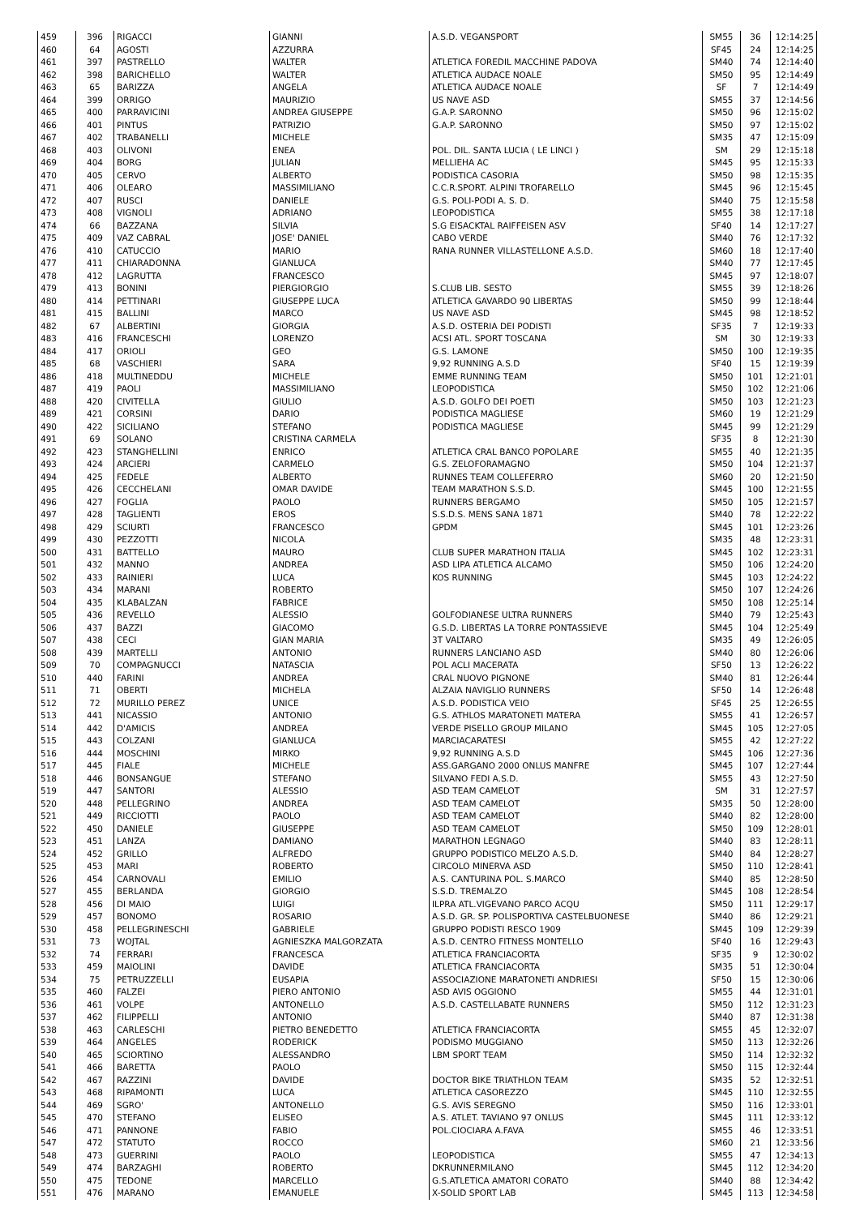| 459 | 396 | RIGACCI | GIANNI | A.S.D. VEGANSPORT | SM55 | 36 | 12:14:25 |
| 460 | 64 | AGOSTI | AZZURRA | | SF45 | 24 | 12:14:25 |
| 461 | 397 | PASTRELLO | WALTER | ATLETICA FOREDIL MACCHINE PADOVA | SM40 | 74 | 12:14:40 |
| 462 | 398 | BARICHELLO | WALTER | ATLETICA AUDACE NOALE | SM50 | 95 | 12:14:49 |
| 463 | 65 | BARIZZA | ANGELA | ATLETICA AUDACE NOALE | SF | 7 | 12:14:49 |
| 464 | 399 | ORRIGO | MAURIZIO | US NAVE ASD | SM55 | 37 | 12:14:56 |
| 465 | 400 | PARRAVICINI | ANDREA GIUSEPPE | G.A.P. SARONNO | SM50 | 96 | 12:15:02 |
| 466 | 401 | PINTUS | PATRIZIO | G.A.P. SARONNO | SM50 | 97 | 12:15:02 |
| 467 | 402 | TRABANELLI | MICHELE | | SM35 | 47 | 12:15:09 |
| 468 | 403 | OLIVONI | ENEA | POL. DIL. SANTA LUCIA ( LE LINCI ) | SM | 29 | 12:15:18 |
| 469 | 404 | BORG | JULIAN | MELLIEHA AC | SM45 | 95 | 12:15:33 |
| 470 | 405 | CERVO | ALBERTO | PODISTICA CASORIA | SM50 | 98 | 12:15:35 |
| 471 | 406 | OLEARO | MASSIMILIANO | C.C.R.SPORT. ALPINI TROFARELLO | SM45 | 96 | 12:15:45 |
| 472 | 407 | RUSCI | DANIELE | G.S. POLI-PODI A. S. D. | SM40 | 75 | 12:15:58 |
| 473 | 408 | VIGNOLI | ADRIANO | LEOPODISTICA | SM55 | 38 | 12:17:18 |
| 474 | 66 | BAZZANA | SILVIA | S.G EISACKTAL RAIFFEISEN ASV | SF40 | 14 | 12:17:27 |
| 475 | 409 | VAZ CABRAL | JOSE' DANIEL | CABO VERDE | SM40 | 76 | 12:17:32 |
| 476 | 410 | CATUCCIO | MARIO | RANA RUNNER VILLASTELLONE A.S.D. | SM60 | 18 | 12:17:40 |
| 477 | 411 | CHIARADONNA | GIANLUCA | | SM40 | 77 | 12:17:45 |
| 478 | 412 | LAGRUTTA | FRANCESCO | | SM45 | 97 | 12:18:07 |
| 479 | 413 | BONINI | PIERGIORGIO | S.CLUB LIB. SESTO | SM55 | 39 | 12:18:26 |
| 480 | 414 | PETTINARI | GIUSEPPE LUCA | ATLETICA GAVARDO 90 LIBERTAS | SM50 | 99 | 12:18:44 |
| 481 | 415 | BALLINI | MARCO | US NAVE ASD | SM45 | 98 | 12:18:52 |
| 482 | 67 | ALBERTINI | GIORGIA | A.S.D. OSTERIA DEI PODISTI | SF35 | 7 | 12:19:33 |
| 483 | 416 | FRANCESCHI | LORENZO | ACSI ATL. SPORT TOSCANA | SM | 30 | 12:19:33 |
| 484 | 417 | ORIOLI | GEO | G.S. LAMONE | SM50 | 100 | 12:19:35 |
| 485 | 68 | VASCHIERI | SARA | 9,92 RUNNING A.S.D | SF40 | 15 | 12:19:39 |
| 486 | 418 | MULTINEDDU | MICHELE | EMME RUNNING TEAM | SM50 | 101 | 12:21:01 |
| 487 | 419 | PAOLI | MASSIMILIANO | LEOPODISTICA | SM50 | 102 | 12:21:06 |
| 488 | 420 | CIVITELLA | GIULIO | A.S.D. GOLFO DEI POETI | SM50 | 103 | 12:21:23 |
| 489 | 421 | CORSINI | DARIO | PODISTICA MAGLIESE | SM60 | 19 | 12:21:29 |
| 490 | 422 | SICILIANO | STEFANO | PODISTICA MAGLIESE | SM45 | 99 | 12:21:29 |
| 491 | 69 | SOLANO | CRISTINA CARMELA | | SF35 | 8 | 12:21:30 |
| 492 | 423 | STANGHELLINI | ENRICO | ATLETICA CRAL BANCO POPOLARE | SM55 | 40 | 12:21:35 |
| 493 | 424 | ARCIERI | CARMELO | G.S. ZELOFORAMAGNO | SM50 | 104 | 12:21:37 |
| 494 | 425 | FEDELE | ALBERTO | RUNNES TEAM COLLEFERRO | SM60 | 20 | 12:21:50 |
| 495 | 426 | CECCHELANI | OMAR DAVIDE | TEAM MARATHON S.S.D. | SM45 | 100 | 12:21:55 |
| 496 | 427 | FOGLIA | PAOLO | RUNNERS BERGAMO | SM50 | 105 | 12:21:57 |
| 497 | 428 | TAGLIENTI | EROS | S.S.D.S. MENS SANA 1871 | SM40 | 78 | 12:22:22 |
| 498 | 429 | SCIURTI | FRANCESCO | GPDM | SM45 | 101 | 12:23:26 |
| 499 | 430 | PEZZOTTI | NICOLA | | SM35 | 48 | 12:23:31 |
| 500 | 431 | BATTELLO | MAURO | CLUB SUPER MARATHON ITALIA | SM45 | 102 | 12:23:31 |
| 501 | 432 | MANNO | ANDREA | ASD LIPA ATLETICA ALCAMO | SM50 | 106 | 12:24:20 |
| 502 | 433 | RAINIERI | LUCA | KOS RUNNING | SM45 | 103 | 12:24:22 |
| 503 | 434 | MARANI | ROBERTO | | SM50 | 107 | 12:24:26 |
| 504 | 435 | KLABALZAN | FABRICE | | SM50 | 108 | 12:25:14 |
| 505 | 436 | REVELLO | ALESSIO | GOLFODIANESE ULTRA RUNNERS | SM40 | 79 | 12:25:43 |
| 506 | 437 | BAZZI | GIACOMO | G.S.D. LIBERTAS LA TORRE PONTASSIEVE | SM45 | 104 | 12:25:49 |
| 507 | 438 | CECI | GIAN MARIA | 3T VALTARO | SM35 | 49 | 12:26:05 |
| 508 | 439 | MARTELLI | ANTONIO | RUNNERS LANCIANO ASD | SM40 | 80 | 12:26:06 |
| 509 | 70 | COMPAGNUCCI | NATASCIA | POL ACLI MACERATA | SF50 | 13 | 12:26:22 |
| 510 | 440 | FARINI | ANDREA | CRAL NUOVO PIGNONE | SM40 | 81 | 12:26:44 |
| 511 | 71 | OBERTI | MICHELA | ALZAIA NAVIGLIO RUNNERS | SF50 | 14 | 12:26:48 |
| 512 | 72 | MURILLO PEREZ | UNICE | A.S.D. PODISTICA VEIO | SF45 | 25 | 12:26:55 |
| 513 | 441 | NICASSIO | ANTONIO | G.S. ATHLOS MARATONETI MATERA | SM55 | 41 | 12:26:57 |
| 514 | 442 | D'AMICIS | ANDREA | VERDE PISELLO GROUP MILANO | SM45 | 105 | 12:27:05 |
| 515 | 443 | COLZANI | GIANLUCA | MARCIACARATESI | SM55 | 42 | 12:27:22 |
| 516 | 444 | MOSCHINI | MIRKO | 9,92 RUNNING A.S.D | SM45 | 106 | 12:27:36 |
| 517 | 445 | FIALE | MICHELE | ASS.GARGANO 2000 ONLUS MANFRE | SM45 | 107 | 12:27:44 |
| 518 | 446 | BONSANGUE | STEFANO | SILVANO FEDI A.S.D. | SM55 | 43 | 12:27:50 |
| 519 | 447 | SANTORI | ALESSIO | ASD TEAM CAMELOT | SM | 31 | 12:27:57 |
| 520 | 448 | PELLEGRINO | ANDREA | ASD TEAM CAMELOT | SM35 | 50 | 12:28:00 |
| 521 | 449 | RICCIOTTI | PAOLO | ASD TEAM CAMELOT | SM40 | 82 | 12:28:00 |
| 522 | 450 | DANIELE | GIUSEPPE | ASD TEAM CAMELOT | SM50 | 109 | 12:28:01 |
| 523 | 451 | LANZA | DAMIANO | MARATHON LEGNAGO | SM40 | 83 | 12:28:11 |
| 524 | 452 | GRILLO | ALFREDO | GRUPPO PODISTICO MELZO A.S.D. | SM40 | 84 | 12:28:27 |
| 525 | 453 | MARI | ROBERTO | CIRCOLO MINERVA ASD | SM50 | 110 | 12:28:41 |
| 526 | 454 | CARNOVALI | EMILIO | A.S. CANTURINA POL. S.MARCO | SM40 | 85 | 12:28:50 |
| 527 | 455 | BERLANDA | GIORGIO | S.S.D. TREMALZO | SM45 | 108 | 12:28:54 |
| 528 | 456 | DI MAIO | LUIGI | ILPRA ATL.VIGEVANO PARCO ACQU | SM50 | 111 | 12:29:17 |
| 529 | 457 | BONOMO | ROSARIO | A.S.D. GR. SP. POLISPORTIVA CASTELBUONESE | SM40 | 86 | 12:29:21 |
| 530 | 458 | PELLEGRINESCHI | GABRIELE | GRUPPO PODISTI RESCO 1909 | SM45 | 109 | 12:29:39 |
| 531 | 73 | WOJTAL | AGNIESZKA MALGORZATA | A.S.D. CENTRO FITNESS MONTELLO | SF40 | 16 | 12:29:43 |
| 532 | 74 | FERRARI | FRANCESCA | ATLETICA FRANCIACORTA | SF35 | 9 | 12:30:02 |
| 533 | 459 | MAIOLINI | DAVIDE | ATLETICA FRANCIACORTA | SM35 | 51 | 12:30:04 |
| 534 | 75 | PETRUZZELLI | EUSAPIA | ASSOCIAZIONE MARATONETI ANDRIESI | SF50 | 15 | 12:30:06 |
| 535 | 460 | FALZEI | PIERO ANTONIO | ASD AVIS OGGIONO | SM55 | 44 | 12:31:01 |
| 536 | 461 | VOLPE | ANTONELLO | A.S.D. CASTELLABATE RUNNERS | SM50 | 112 | 12:31:23 |
| 537 | 462 | FILIPPELLI | ANTONIO | | SM40 | 87 | 12:31:38 |
| 538 | 463 | CARLESCHI | PIETRO BENEDETTO | ATLETICA FRANCIACORTA | SM55 | 45 | 12:32:07 |
| 539 | 464 | ANGELES | RODERICK | PODISMO MUGGIANO | SM50 | 113 | 12:32:26 |
| 540 | 465 | SCIORTINO | ALESSANDRO | LBM SPORT TEAM | SM50 | 114 | 12:32:32 |
| 541 | 466 | BARETTA | PAOLO | | SM50 | 115 | 12:32:44 |
| 542 | 467 | RAZZINI | DAVIDE | DOCTOR BIKE TRIATHLON TEAM | SM35 | 52 | 12:32:51 |
| 543 | 468 | RIPAMONTI | LUCA | ATLETICA CASOREZZO | SM45 | 110 | 12:32:55 |
| 544 | 469 | SGRO' | ANTONELLO | G.S. AVIS SEREGNO | SM50 | 116 | 12:33:01 |
| 545 | 470 | STEFANO | ELISEO | A.S. ATLET. TAVIANO 97 ONLUS | SM45 | 111 | 12:33:12 |
| 546 | 471 | PANNONE | FABIO | POL.CIOCIARA A.FAVA | SM55 | 46 | 12:33:51 |
| 547 | 472 | STATUTO | ROCCO | | SM60 | 21 | 12:33:56 |
| 548 | 473 | GUERRINI | PAOLO | LEOPODISTICA | SM55 | 47 | 12:34:13 |
| 549 | 474 | BARZAGHI | ROBERTO | DKRUNNERMILANO | SM45 | 112 | 12:34:20 |
| 550 | 475 | TEDONE | MARCELLO | G.S.ATLETICA AMATORI CORATO | SM40 | 88 | 12:34:42 |
| 551 | 476 | MARANO | EMANUELE | X-SOLID SPORT LAB | SM45 | 113 | 12:34:58 |